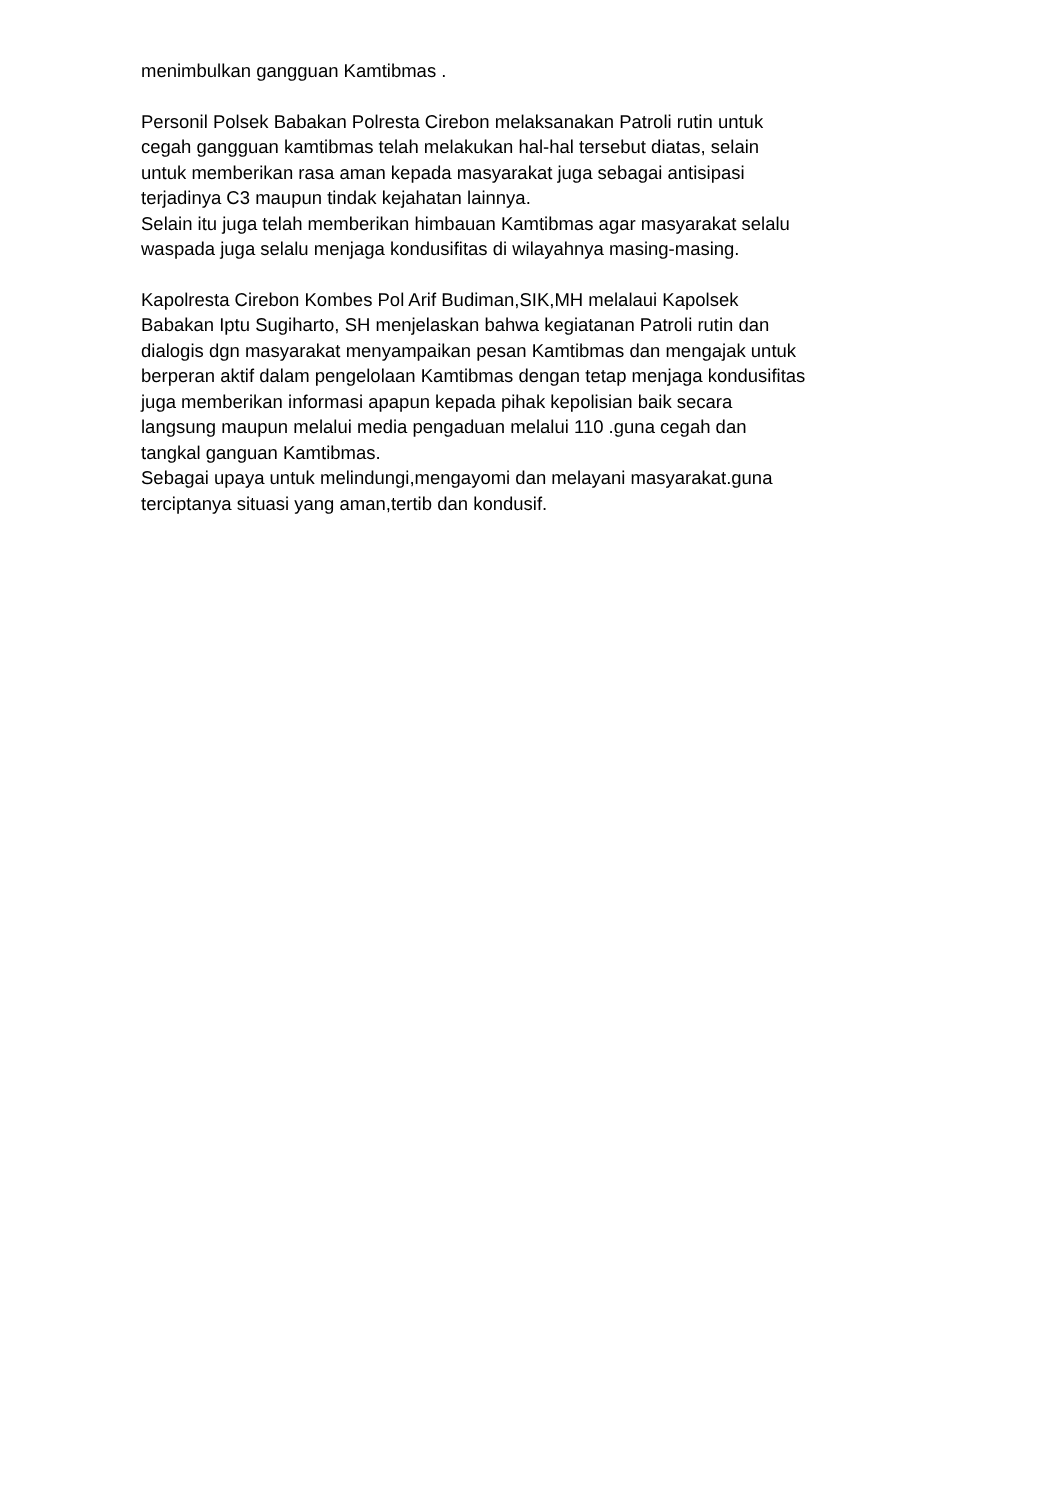menimbulkan gangguan Kamtibmas .
Personil Polsek Babakan Polresta Cirebon melaksanakan Patroli rutin untuk cegah gangguan kamtibmas telah melakukan hal-hal tersebut diatas, selain untuk memberikan rasa aman kepada masyarakat juga sebagai antisipasi terjadinya C3 maupun tindak kejahatan lainnya. Selain itu juga telah memberikan himbauan Kamtibmas agar masyarakat selalu waspada juga selalu menjaga kondusifitas di wilayahnya masing-masing.
Kapolresta Cirebon Kombes Pol Arif Budiman,SIK,MH melalaui Kapolsek Babakan Iptu Sugiharto, SH menjelaskan bahwa kegiatanan Patroli rutin dan dialogis dgn masyarakat menyampaikan pesan Kamtibmas dan mengajak untuk berperan aktif dalam pengelolaan Kamtibmas dengan tetap menjaga kondusifitas juga memberikan informasi apapun kepada pihak kepolisian baik secara langsung maupun melalui media pengaduan melalui 110 .guna cegah dan tangkal ganguan Kamtibmas. Sebagai upaya untuk melindungi,mengayomi dan melayani masyarakat.guna terciptanya situasi yang aman,tertib dan kondusif.